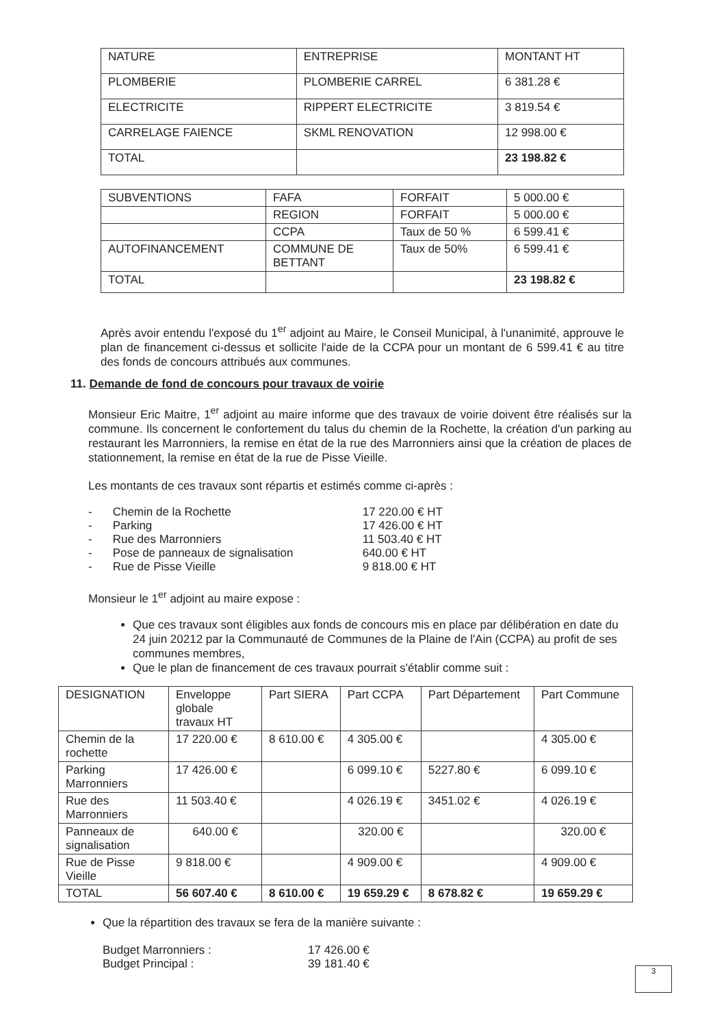| NATURE | ENTREPRISE | MONTANT HT |
| PLOMBERIE | PLOMBERIE CARREL | 6 381.28 € |
| ELECTRICITE | RIPPERT ELECTRICITE | 3 819.54 € |
| CARRELAGE FAIENCE | SKML RENOVATION | 12 998.00 € |
| TOTAL | | 23 198.82 € |
| SUBVENTIONS | FAFA | FORFAIT | 5 000.00 € |
| | REGION | FORFAIT | 5 000.00 € |
| | CCPA | Taux de 50 % | 6 599.41 € |
| AUTOFINANCEMENT | COMMUNE DE BETTANT | Taux de 50% | 6 599.41 € |
| TOTAL | | | 23 198.82 € |
Après avoir entendu l'exposé du 1<sup>er</sup> adjoint au Maire, le Conseil Municipal, à l'unanimité, approuve le plan de financement ci-dessus et sollicite l'aide de la CCPA pour un montant de 6 599.41 € au titre des fonds de concours attribués aux communes.
11. Demande de fond de concours pour travaux de voirie
Monsieur Eric Maitre, 1<sup>er</sup> adjoint au maire informe que des travaux de voirie doivent être réalisés sur la commune. Ils concernent le confortement du talus du chemin de la Rochette, la création d'un parking au restaurant les Marronniers, la remise en état de la rue des Marronniers ainsi que la création de places de stationnement, la remise en état de la rue de Pisse Vieille.
Les montants de ces travaux sont répartis et estimés comme ci-après :
| - | Chemin de la Rochette | 17 220.00 € HT |
| - | Parking | 17 426.00 € HT |
| - | Rue des Marronniers | 11 503.40 € HT |
| - | Pose de panneaux de signalisation | 640.00 € HT |
| - | Rue de Pisse Vieille | 9 818.00 € HT |
Monsieur le 1<sup>er</sup> adjoint au maire expose :
Que ces travaux sont éligibles aux fonds de concours mis en place par délibération en date du 24 juin 20212 par la Communauté de Communes de la Plaine de l'Ain (CCPA) au profit de ses communes membres,
Que le plan de financement de ces travaux pourrait s'établir comme suit :
| DESIGNATION | Enveloppe globale travaux HT | Part SIERA | Part CCPA | Part Département | Part Commune |
| Chemin de la rochette | 17 220.00 € | 8 610.00 € | 4 305.00 € | | 4 305.00 € |
| Parking Marronniers | 17 426.00 € | | 6 099.10 € | 5227.80 € | 6 099.10 € |
| Rue des Marronniers | 11 503.40 € | | 4 026.19 € | 3451.02 € | 4 026.19 € |
| Panneaux de signalisation | 640.00 € | | 320.00 € | | 320.00 € |
| Rue de Pisse Vieille | 9 818.00 € | | 4 909.00 € | | 4 909.00 € |
| TOTAL | 56 607.40 € | 8 610.00 € | 19 659.29 € | 8 678.82 € | 19 659.29 € |
Que la répartition des travaux se fera de la manière suivante :
| Budget Marronniers : | 17 426.00 € |
| Budget Principal : | 39 181.40 € |
3